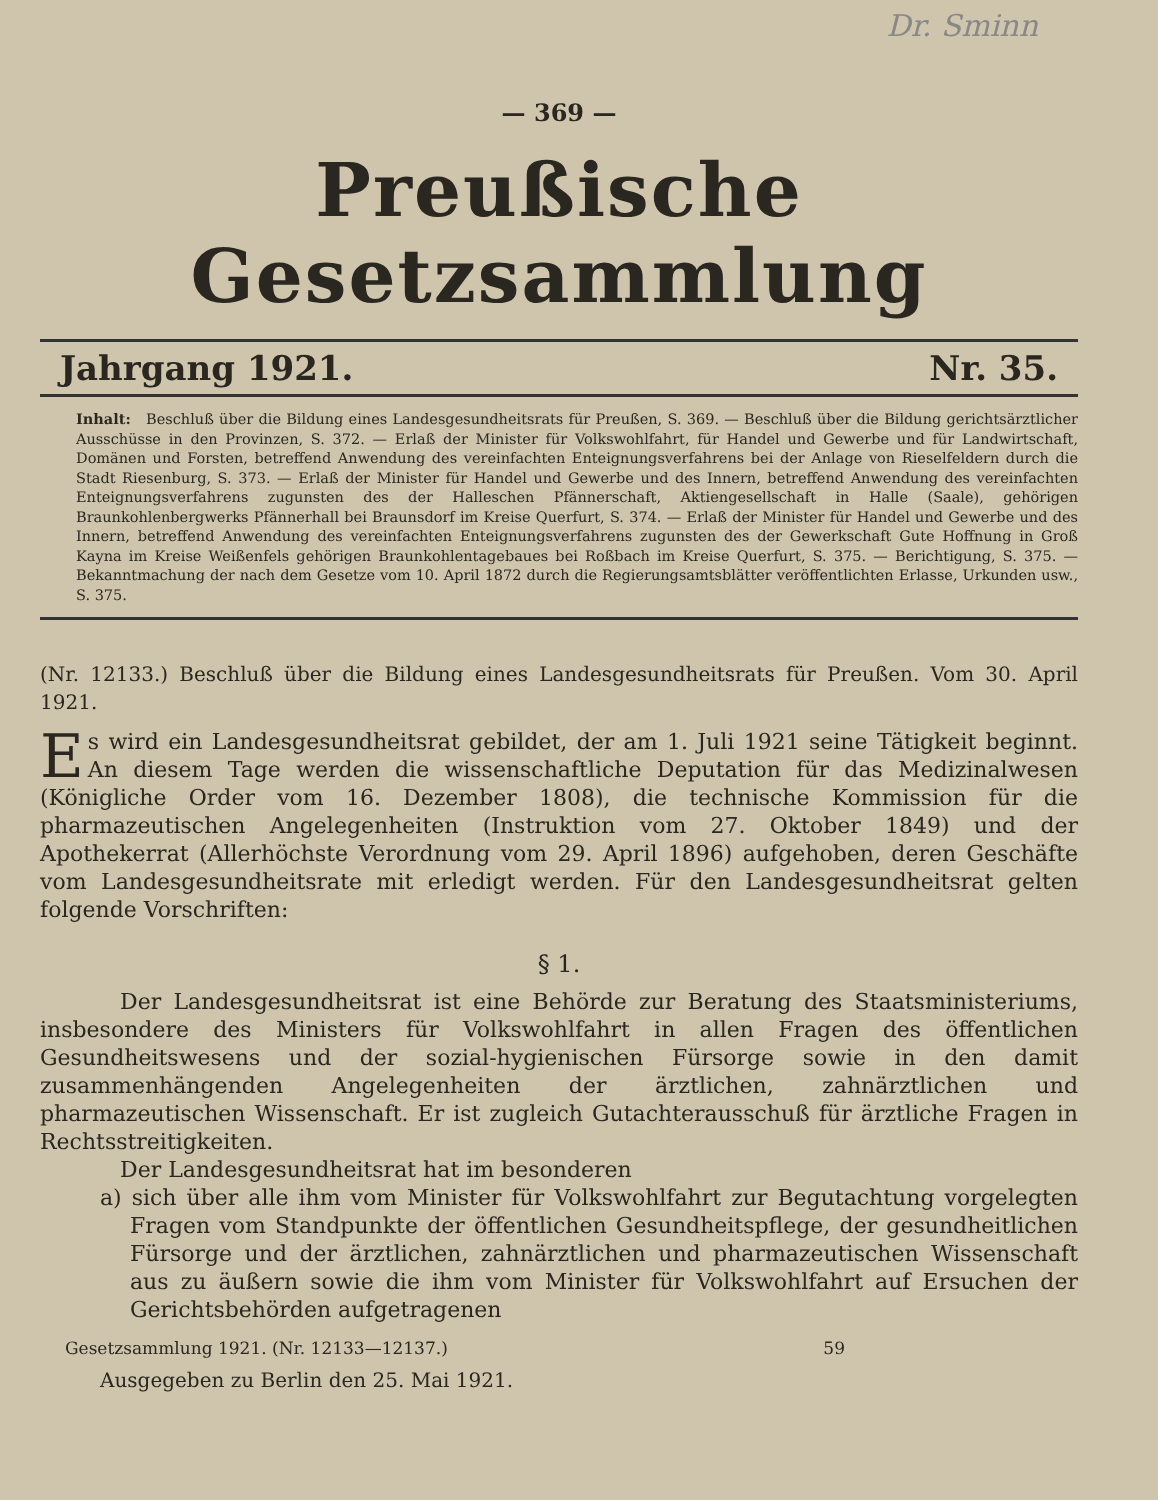Dr. Sminn
— 369 —
Preußische Gesetzsammlung
Jahrgang 1921. Nr. 35.
Inhalt: Beschluß über die Bildung eines Landesgesundheitsrats für Preußen, S. 369. — Beschluß über die Bildung gerichtsärztlicher Ausschüsse in den Provinzen, S. 372. — Erlaß der Minister für Volkswohlfahrt, für Handel und Gewerbe und für Landwirtschaft, Domänen und Forsten, betreffend Anwendung des vereinfachten Enteignungsverfahrens bei der Anlage von Rieselfeldern durch die Stadt Riesenburg, S. 373. — Erlaß der Minister für Handel und Gewerbe und des Innern, betreffend Anwendung des vereinfachten Enteignungsverfahrens zugunsten des der Halleschen Pfännerschaft, Aktiengesellschaft in Halle (Saale), gehörigen Braunkohlenbergwerks Pfännerhall bei Braunsdorf im Kreise Querfurt, S. 374. — Erlaß der Minister für Handel und Gewerbe und des Innern, betreffend Anwendung des vereinfachten Enteignungsverfahrens zugunsten des der Gewerkschaft Gute Hoffnung in Groß Kayna im Kreise Weißenfels gehörigen Braunkohlentagebaues bei Roßbach im Kreise Querfurt, S. 375. — Berichtigung, S. 375. — Bekanntmachung der nach dem Gesetze vom 10. April 1872 durch die Regierungsamtsblätter veröffentlichten Erlasse, Urkunden usw., S. 375.
(Nr. 12133.) Beschluß über die Bildung eines Landesgesundheitsrats für Preußen. Vom 30. April 1921.
Es wird ein Landesgesundheitsrat gebildet, der am 1. Juli 1921 seine Tätigkeit beginnt. An diesem Tage werden die wissenschaftliche Deputation für das Medizinalwesen (Königliche Order vom 16. Dezember 1808), die technische Kommission für die pharmazeutischen Angelegenheiten (Instruktion vom 27. Oktober 1849) und der Apothekerrat (Allerhöchste Verordnung vom 29. April 1896) aufgehoben, deren Geschäfte vom Landesgesundheitsrate mit erledigt werden. Für den Landesgesundheitsrat gelten folgende Vorschriften:
§ 1.
Der Landesgesundheitsrat ist eine Behörde zur Beratung des Staatsministeriums, insbesondere des Ministers für Volkswohlfahrt in allen Fragen des öffentlichen Gesundheitswesens und der sozial-hygienischen Fürsorge sowie in den damit zusammenhängenden Angelegenheiten der ärztlichen, zahnärztlichen und pharmazeutischen Wissenschaft. Er ist zugleich Gutachterausschuß für ärztliche Fragen in Rechtsstreitigkeiten.
Der Landesgesundheitsrat hat im besonderen
a) sich über alle ihm vom Minister für Volkswohlfahrt zur Begutachtung vorgelegten Fragen vom Standpunkte der öffentlichen Gesundheitspflege, der gesundheitlichen Fürsorge und der ärztlichen, zahnärztlichen und pharmazeutischen Wissenschaft aus zu äußern sowie die ihm vom Minister für Volkswohlfahrt auf Ersuchen der Gerichtsbehörden aufgetragenen
Gesetzsammlung 1921. (Nr. 12133—12137.) 59
Ausgegeben zu Berlin den 25. Mai 1921.